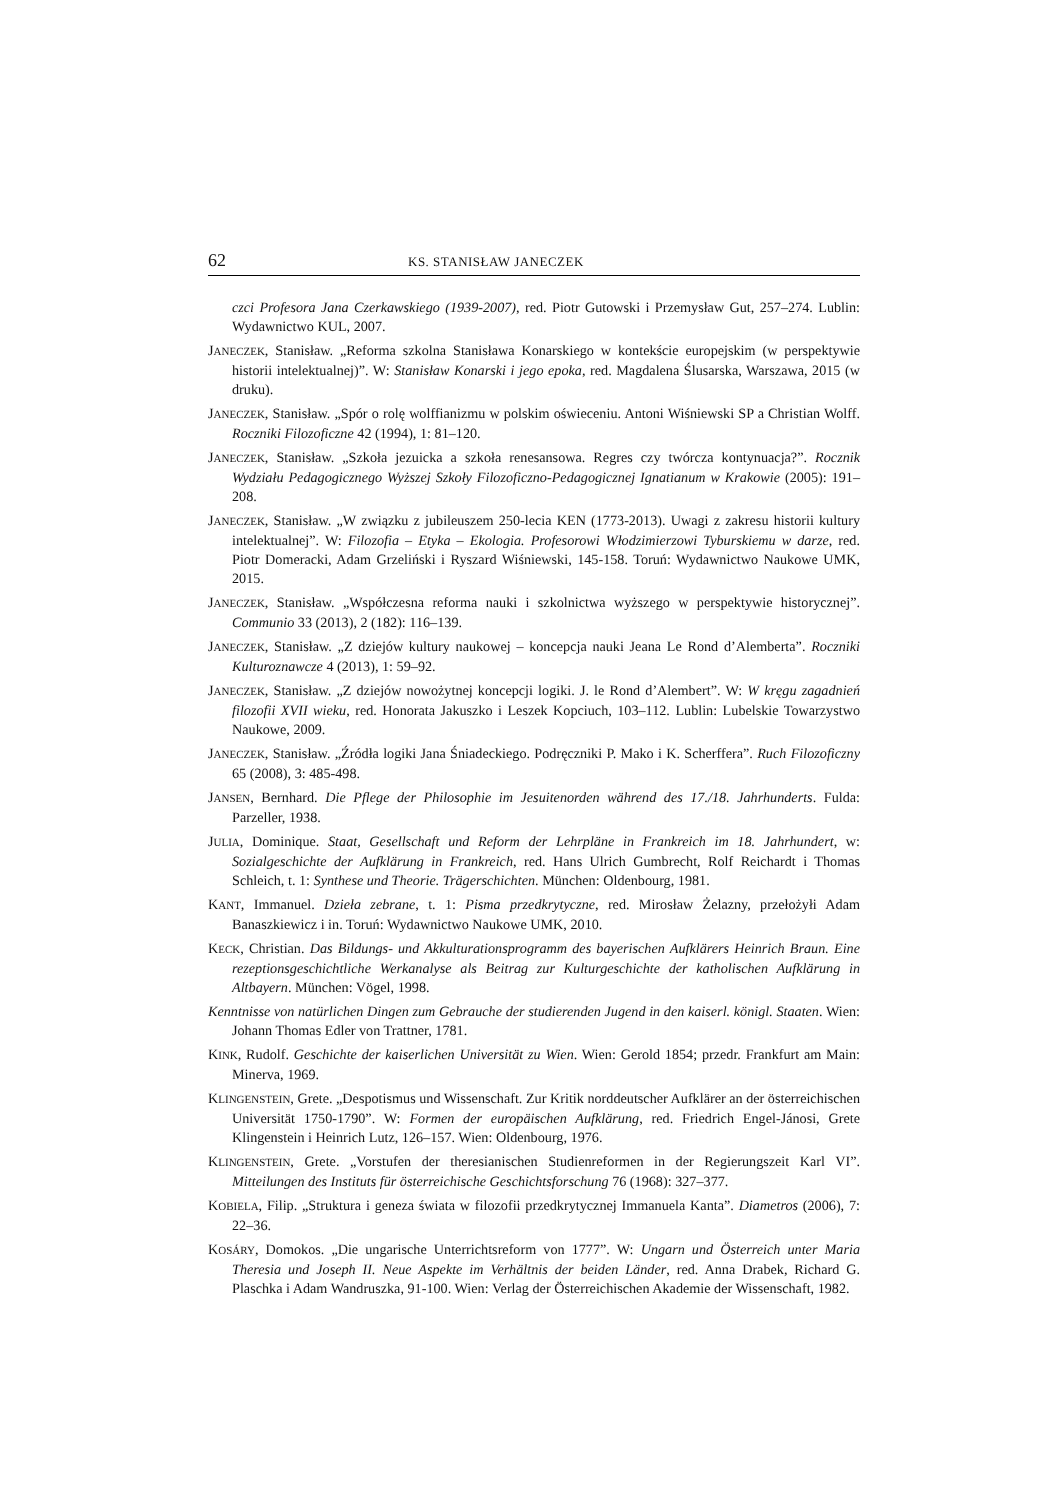62 KS. STANISŁAW JANECZEK
czci Profesora Jana Czerkawskiego (1939-2007), red. Piotr Gutowski i Przemysław Gut, 257–274. Lublin: Wydawnictwo KUL, 2007.
JANECZEK, Stanisław. „Reforma szkolna Stanisława Konarskiego w kontekście europejskim (w perspektywie historii intelektualnej)”. W: Stanisław Konarski i jego epoka, red. Magdalena Ślusarska, Warszawa, 2015 (w druku).
JANECZEK, Stanisław. „Spór o rolę wolffianizmu w polskim oświeceniu. Antoni Wiśniewski SP a Christian Wolff. Roczniki Filozoficzne 42 (1994), 1: 81–120.
JANECZEK, Stanisław. „Szkoła jezuicka a szkoła renesansowa. Regres czy twórcza kontynuacja?”. Rocznik Wydziału Pedagogicznego Wyższej Szkoły Filozoficzno-Pedagogicznej Ignatianum w Krakowie (2005): 191–208.
JANECZEK, Stanisław. „W związku z jubileuszem 250-lecia KEN (1773-2013). Uwagi z zakresu historii kultury intelektualnej”. W: Filozofia – Etyka – Ekologia. Profesorowi Włodzimierzowi Tyburskiemu w darze, red. Piotr Domeracki, Adam Grzeliński i Ryszard Wiśniewski, 145-158. Toruń: Wydawnictwo Naukowe UMK, 2015.
JANECZEK, Stanisław. „Współczesna reforma nauki i szkolnictwa wyższego w perspektywie historycznej”. Communio 33 (2013), 2 (182): 116–139.
JANECZEK, Stanisław. „Z dziejów kultury naukowej – koncepcja nauki Jeana Le Rond d’Alemberta”. Roczniki Kulturoznawcze 4 (2013), 1: 59–92.
JANECZEK, Stanisław. „Z dziejów nowożytnej koncepcji logiki. J. le Rond d’Alembert”. W: W kręgu zagadnień filozofii XVII wieku, red. Honorata Jakuszko i Leszek Kopciuch, 103–112. Lublin: Lubelskie Towarzystwo Naukowe, 2009.
JANECZEK, Stanisław. „Źródła logiki Jana Śniadeckiego. Podręczniki P. Mako i K. Scherffera”. Ruch Filozoficzny 65 (2008), 3: 485-498.
JANSEN, Bernhard. Die Pflege der Philosophie im Jesuitenorden während des 17./18. Jahrhunderts. Fulda: Parzeller, 1938.
JULIA, Dominique. Staat, Gesellschaft und Reform der Lehrpläne in Frankreich im 18. Jahrhundert, w: Sozialgeschichte der Aufklärung in Frankreich, red. Hans Ulrich Gumbrecht, Rolf Reichardt i Thomas Schleich, t. 1: Synthese und Theorie. Trägerschichten. München: Oldenbourg, 1981.
KANT, Immanuel. Dzieła zebrane, t. 1: Pisma przedkrytyczne, red. Mirosław Żelazny, przełożyłi Adam Banaszkiewicz i in. Toruń: Wydawnictwo Naukowe UMK, 2010.
KECK, Christian. Das Bildungs- und Akkulturationsprogramm des bayerischen Aufklärers Heinrich Braun. Eine rezeptionsgeschichtliche Werkanalyse als Beitrag zur Kulturgeschichte der katholischen Aufklärung in Altbayern. München: Vögel, 1998.
Kenntnisse von natürlichen Dingen zum Gebrauche der studierenden Jugend in den kaiserl. königl. Staaten. Wien: Johann Thomas Edler von Trattner, 1781.
KINK, Rudolf. Geschichte der kaiserlichen Universität zu Wien. Wien: Gerold 1854; przedr. Frankfurt am Main: Minerva, 1969.
KLINGENSTEIN, Grete. „Despotismus und Wissenschaft. Zur Kritik norddeutscher Aufklärer an der österreichischen Universität 1750-1790”. W: Formen der europäischen Aufklärung, red. Friedrich Engel-Jánosi, Grete Klingenstein i Heinrich Lutz, 126–157. Wien: Oldenbourg, 1976.
KLINGENSTEIN, Grete. „Vorstufen der theresianischen Studienreformen in der Regierungszeit Karl VI”. Mitteilungen des Instituts für österreichische Geschichtsforschung 76 (1968): 327–377.
KOBIELA, Filip. „Struktura i geneza świata w filozofii przedkrytycznej Immanuela Kanta”. Diametros (2006), 7: 22–36.
KOSÁRY, Domokos. „Die ungarische Unterrichtsreform von 1777”. W: Ungarn und Österreich unter Maria Theresia und Joseph II. Neue Aspekte im Verhältnis der beiden Länder, red. Anna Drabek, Richard G. Plaschka i Adam Wandruszka, 91-100. Wien: Verlag der Österreichischen Akademie der Wissenschaft, 1982.